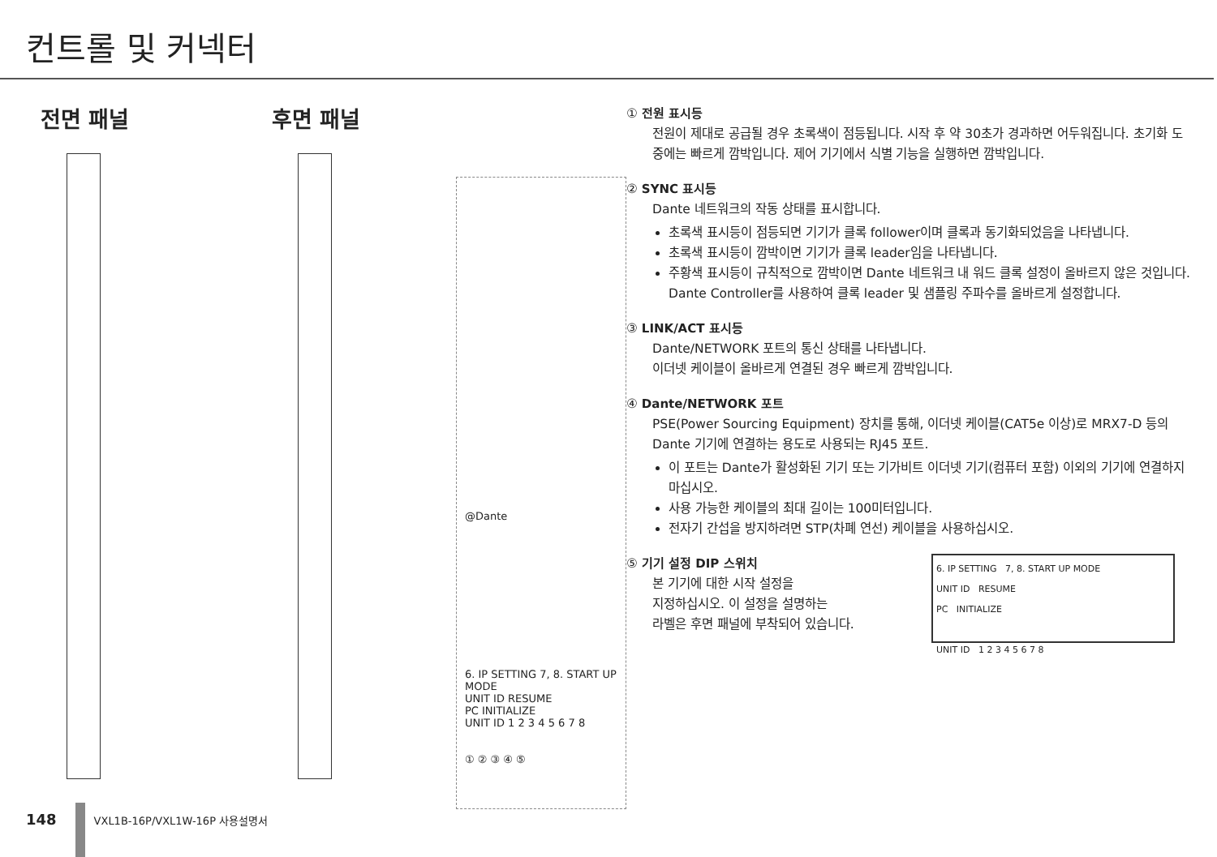컨트롤 및 커넥터
전면 패널 후면 패널
@Dante
6. IP SETTING 7, 8. START UP MODE
UNIT ID RESUME
PC INITIALIZE
UNIT ID 1 2 3 4 5 6 7 8
① ② ③ ④ ⑤
① 전원 표시등
전원이 제대로 공급될 경우 초록색이 점등됩니다. 시작 후 약 30초가 경과하면 어두워집니다. 초기화 도중에는 빠르게 깜박입니다. 제어 기기에서 식별 기능을 실행하면 깜박입니다.
② SYNC 표시등
Dante 네트워크의 작동 상태를 표시합니다.
초록색 표시등이 점등되면 기기가 클록 follower이며 클록과 동기화되었음을 나타냅니다.
초록색 표시등이 깜박이면 기기가 클록 leader임을 나타냅니다.
주황색 표시등이 규칙적으로 깜박이면 Dante 네트워크 내 워드 클록 설정이 올바르지 않은 것입니다. Dante Controller를 사용하여 클록 leader 및 샘플링 주파수를 올바르게 설정합니다.
③ LINK/ACT 표시등
Dante/NETWORK 포트의 통신 상태를 나타냅니다.
이더넷 케이블이 올바르게 연결된 경우 빠르게 깜박입니다.
④ Dante/NETWORK 포트
PSE(Power Sourcing Equipment) 장치를 통해, 이더넷 케이블(CAT5e 이상)로 MRX7-D 등의 Dante 기기에 연결하는 용도로 사용되는 RJ45 포트.
이 포트는 Dante가 활성화된 기기 또는 기가비트 이더넷 기기(컴퓨터 포함) 이외의 기기에 연결하지 마십시오.
사용 가능한 케이블의 최대 길이는 100미터입니다.
전자기 간섭을 방지하려면 STP(차폐 연선) 케이블을 사용하십시오.
⑤ 기기 설정 DIP 스위치
6. IP SETTING 7, 8. START UP MODE
UNIT ID RESUME
PC INITIALIZE
UNIT ID 1 2 3 4 5 6 7 8
본 기기에 대한 시작 설정을
지정하십시오. 이 설정을 설명하는
라벨은 후면 패널에 부착되어 있습니다.
148 VXL1B-16P/VXL1W-16P 사용설명서